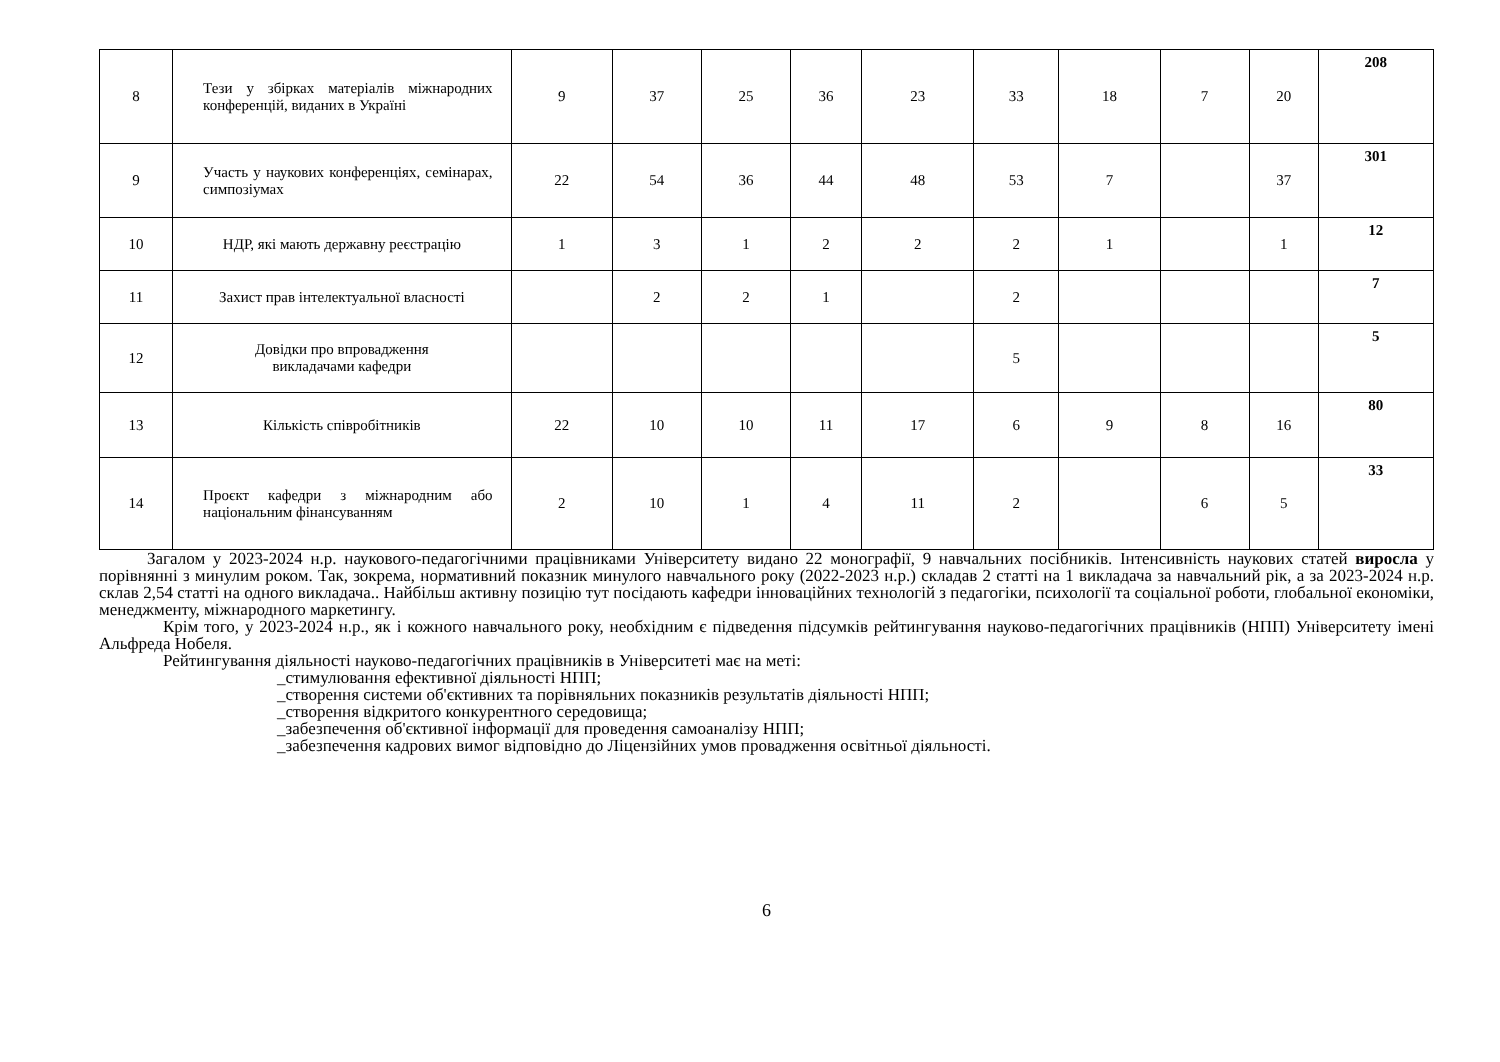| 8 | Тези у збірках матеріалів міжнародних конференцій, виданих в Україні | 9 | 37 | 25 | 36 | 23 | 33 | 18 | 7 | 20 | 208 |
| 9 | Участь у наукових конференціях, семінарах, симпозіумах | 22 | 54 | 36 | 44 | 48 | 53 | 7 | | 37 | 301 |
| 10 | НДР, які мають державну реєстрацію | 1 | 3 | 1 | 2 | 2 | 2 | 1 | | 1 | 12 |
| 11 | Захист прав інтелектуальної власності | | 2 | 2 | 1 | | 2 | | | | 7 |
| 12 | Довідки про впровадження викладачами кафедри | | | | | | 5 | | | | 5 |
| 13 | Кількість співробітників | 22 | 10 | 10 | 11 | 17 | 6 | 9 | 8 | 16 | 80 |
| 14 | Проєкт кафедри з міжнародним або національним фінансуванням | 2 | 10 | 1 | 4 | 11 | 2 | | 6 | 5 | 33 |
Загалом у 2023-2024 н.р. наукового-педагогічними працівниками Університету видано 22 монографії, 9 навчальних посібників. Інтенсивність наукових статей виросла у порівнянні з минулим роком. Так, зокрема, нормативний показник минулого навчального року (2022-2023 н.р.) складав 2 статті на 1 викладача за навчальний рік, а за 2023-2024 н.р. склав 2,54 статті на одного викладача.. Найбільш активну позицію тут посідають кафедри інноваційних технологій з педагогіки, психології та соціальної роботи, глобальної економіки, менеджменту, міжнародного маркетингу.
Крім того, у 2023-2024 н.р., як і кожного навчального року, необхідним є підведення підсумків рейтингування науково-педагогічних працівників (НПП) Університету імені Альфреда Нобеля.
Рейтингування діяльності науково-педагогічних працівників в Університеті має на меті:
_стимулювання ефективної діяльності НПП;
_створення системи об'єктивних та порівняльних показників результатів діяльності НПП;
_створення відкритого конкурентного середовища;
_забезпечення об'єктивної інформації для проведення самоаналізу НПП;
_забезпечення кадрових вимог відповідно до Ліцензійних умов провадження освітньої діяльності.
6